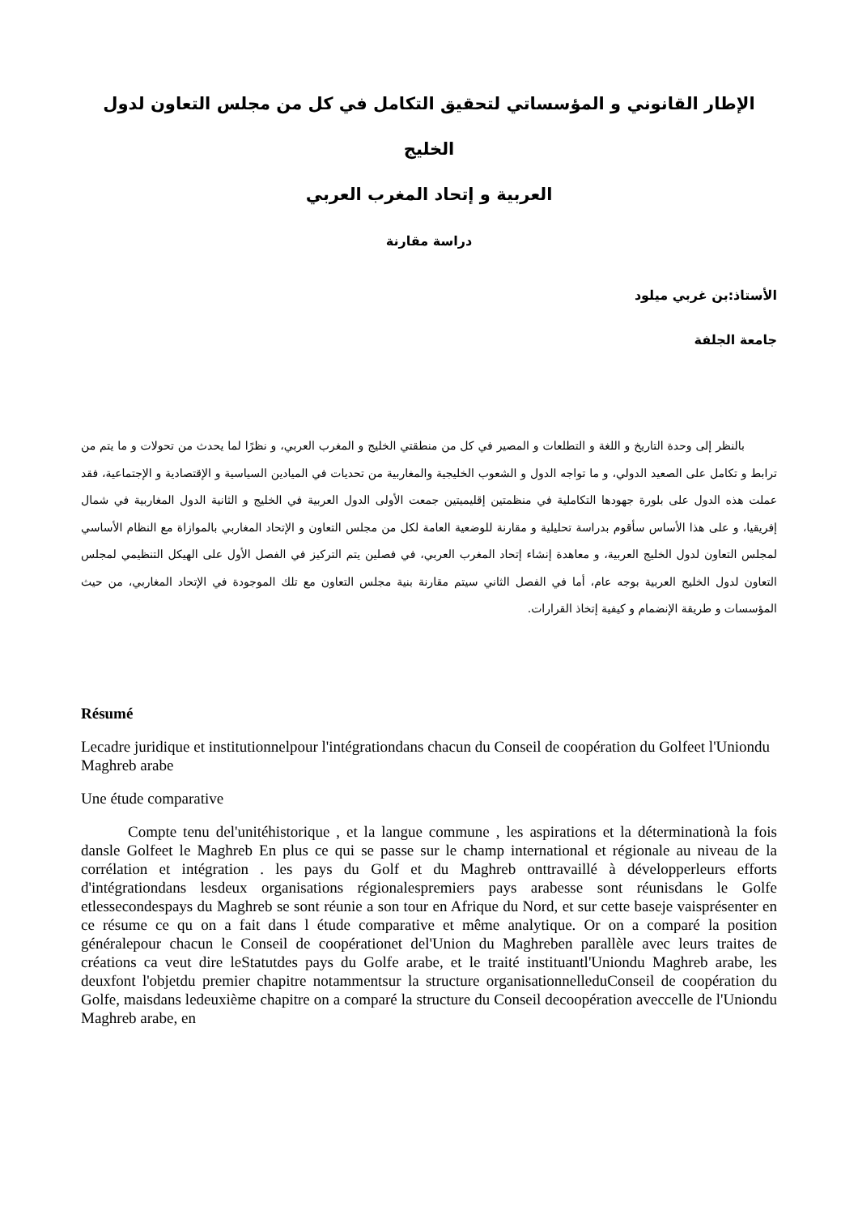الإطار القانوني و المؤسساتي لتحقيق التكامل في كل من مجلس التعاون لدول الخليج
العربية و إتحاد المغرب العربي
دراسة مقارنة
الأستاذ:بن غربي ميلود
جامعة الجلفة
بالنظر إلى وحدة التاريخ و اللغة و التطلعات و المصير في كل من منطقتي الخليج و المغرب العربي، و نظرًا لما يحدث من تحولات و ما يتم من ترابط و تكامل على الصعيد الدولي، و ما تواجه الدول و الشعوب الخليجية والمغاربية من تحديات في الميادين السياسية و الإقتصادية و الإجتماعية، فقد عملت هذه الدول على بلورة جهودها التكاملية في منظمتين إقليميتين جمعت الأولى الدول العربية في الخليج و الثانية الدول المغاربية في شمال إفريقيا، و على هذا الأساس سأقوم بدراسة تحليلية و مقارنة للوضعية العامة لكل من مجلس التعاون و الإتحاد المغاربي بالموازاة مع النظام الأساسي لمجلس التعاون لدول الخليج العربية، و معاهدة إنشاء إتحاد المغرب العربي، في فصلين يتم التركيز في الفصل الأول على الهيكل التنظيمي لمجلس التعاون لدول الخليج العربية بوجه عام، أما في الفصل الثاني سيتم مقارنة بنية مجلس التعاون مع تلك الموجودة في الإتحاد المغاربي، من حيث المؤسسات و طريقة الإنضمام و كيفية إتخاذ القرارات.
Résumé
Lecadre juridique et institutionnelpour l'intégrationdans chacun du Conseil de coopération du Golfeet l'Uniondu Maghreb arabe
Une étude comparative
Compte tenu del'unitéhistorique , et la langue commune , les aspirations et la déterminationà la fois dansle Golfeet le Maghreb En plus ce qui se passe sur le champ international et régionale au niveau de la corrélation et intégration . les pays du Golf et du Maghreb onttravaillé à développerleurs efforts d'intégrationdans lesdeux organisations régionalespremiers pays arabesse sont réunisdans le Golfe etlessecondespays du Maghreb se sont réunie a son tour en Afrique du Nord, et sur cette baseje vaisprésenter en ce résume ce qu on a fait dans l étude comparative et même analytique. Or on a comparé la position généralepour chacun le Conseil de coopérationet del'Union du Maghreben parallèle avec leurs traites de créations ca veut dire leStatutdes pays du Golfe arabe, et le traité instituantl'Uniondu Maghreb arabe, les deuxfont l'objetdu premier chapitre notammentsur la structure organisationnelleduConseil de coopération du Golfe, maisdans ledeuxième chapitre on a comparé la structure du Conseil decoopération aveccelle de l'Uniondu Maghreb arabe, en